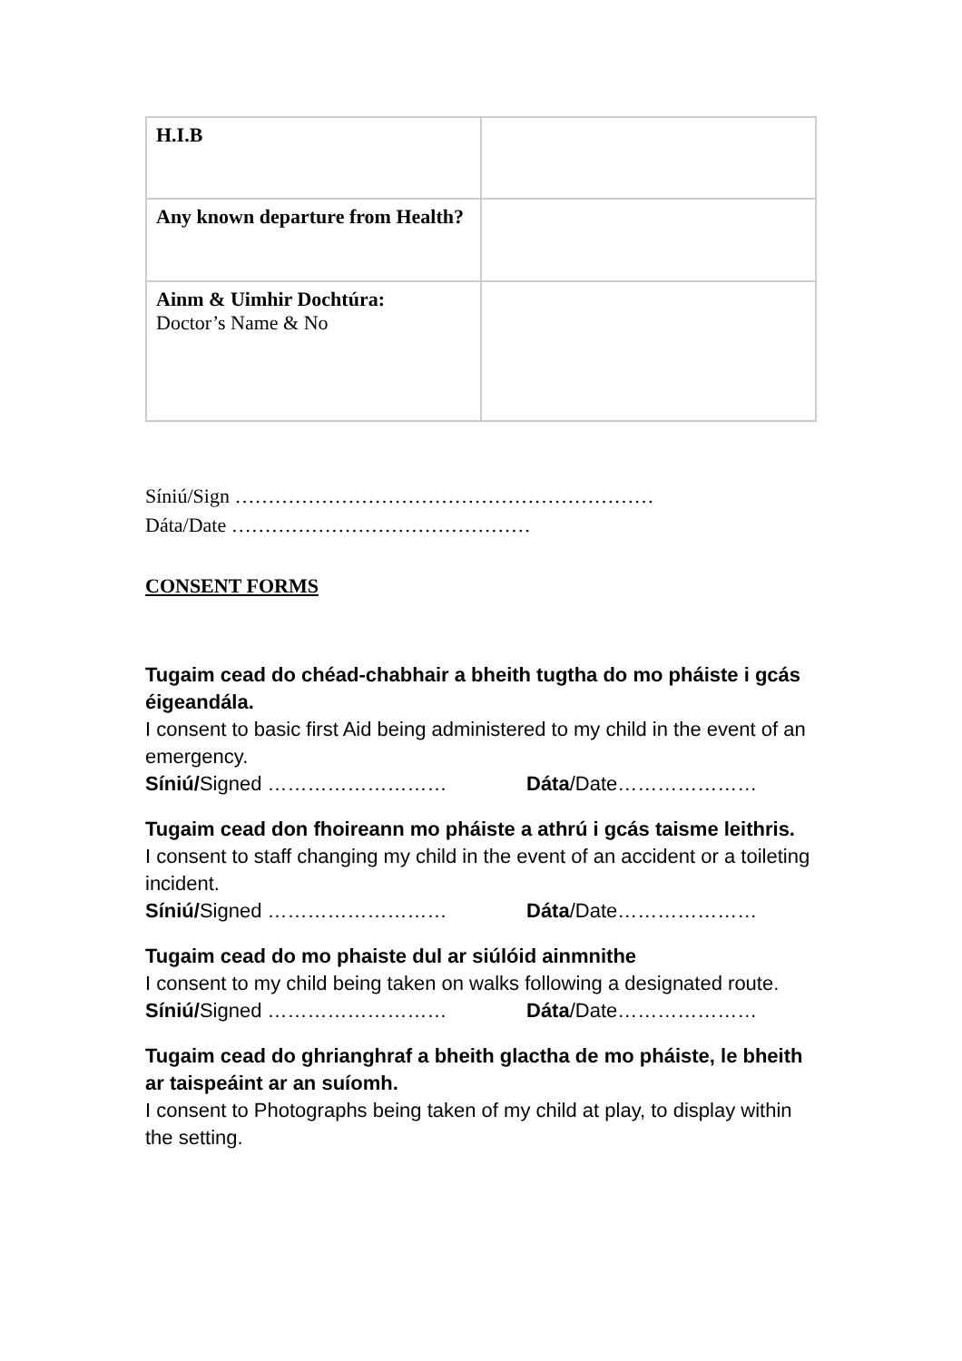| H.I.B | |
| Any known departure from Health? | |
| Ainm & Uimhir Dochtúra: Doctor’s Name & No | |
Síniú/Sign ………………………………………………………
Dáta/Date ………………………………………
CONSENT FORMS
Tugaim cead do chéad-chabhair a bheith tugtha do mo pháiste i gcás éigeandála.
I consent to basic first Aid being administered to my child in the event of an emergency.
Síniú/Signed ……………………… Dáta/Date…………………
Tugaim cead don fhoireann mo pháiste a athrú i gcás taisme leithris.
I consent to staff changing my child in the event of an accident or a toileting incident.
Síniú/Signed ……………………… Dáta/Date…………………
Tugaim cead do mo phaiste dul ar siúlóid ainmnithe
I consent to my child being taken on walks following a designated route.
Síniú/Signed ……………………… Dáta/Date…………………
Tugaim cead do ghrianghraf a bheith glactha de mo pháiste, le bheith ar taispeáint ar an suíomh.
I consent to Photographs being taken of my child at play, to display within the setting.